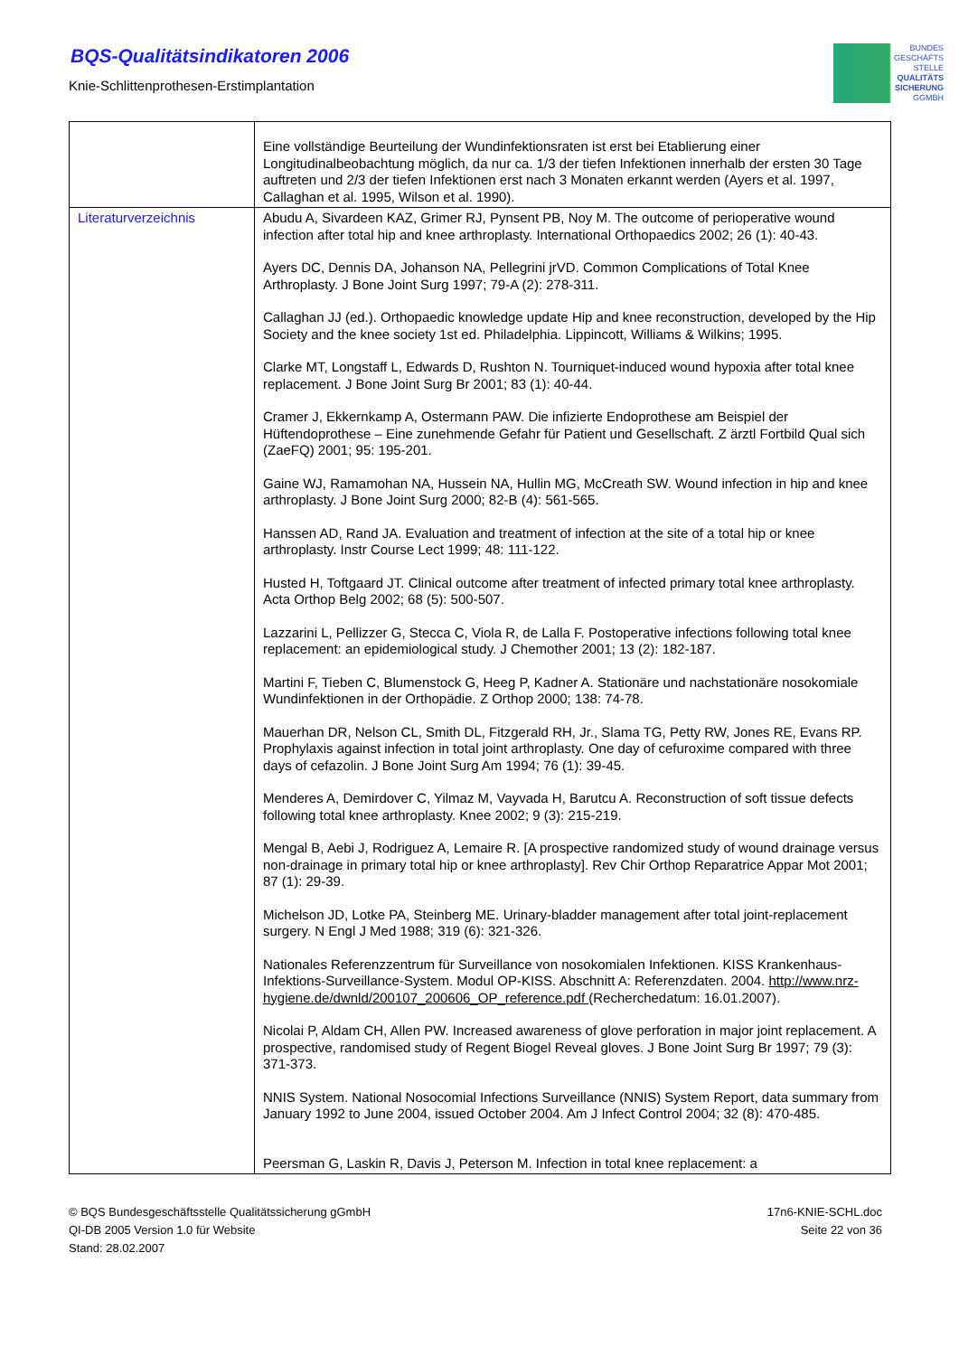BQS-Qualitätsindikatoren 2006
Knie-Schlittenprothesen-Erstimplantation
BUNDES
GESCHÄFTS
STELLE
QUALITÄTS
SICHERUNG
GGMBH
| | Eine vollständige Beurteilung der Wundinfektionsraten ist erst bei Etablierung einer Longitudinalbeobachtung möglich, da nur ca. 1/3 der tiefen Infektionen innerhalb der ersten 30 Tage auftreten und 2/3 der tiefen Infektionen erst nach 3 Monaten erkannt werden (Ayers et al. 1997, Callaghan et al. 1995, Wilson et al. 1990). |
| Literaturverzeichnis | Abudu A, Sivardeen KAZ, Grimer RJ, Pynsent PB, Noy M. The outcome of perioperative wound infection after total hip and knee arthroplasty. International Orthopaedics 2002; 26 (1): 40-43. Ayers DC, Dennis DA, Johanson NA, Pellegrini jrVD. Common Complications of Total Knee Arthroplasty. J Bone Joint Surg 1997; 79-A (2): 278-311. Callaghan JJ (ed.). Orthopaedic knowledge update Hip and knee reconstruction, developed by the Hip Society and the knee society 1st ed. Philadelphia. Lippincott, Williams & Wilkins; 1995. Clarke MT, Longstaff L, Edwards D, Rushton N. Tourniquet-induced wound hypoxia after total knee replacement. J Bone Joint Surg Br 2001; 83 (1): 40-44. Cramer J, Ekkernkamp A, Ostermann PAW. Die infizierte Endoprothese am Beispiel der Hüftendoprothese – Eine zunehmende Gefahr für Patient und Gesellschaft. Z ärztl Fortbild Qual sich (ZaeFQ) 2001; 95: 195-201. Gaine WJ, Ramamohan NA, Hussein NA, Hullin MG, McCreath SW. Wound infection in hip and knee arthroplasty. J Bone Joint Surg 2000; 82-B (4): 561-565. Hanssen AD, Rand JA. Evaluation and treatment of infection at the site of a total hip or knee arthroplasty. Instr Course Lect 1999; 48: 111-122. Husted H, Toftgaard JT. Clinical outcome after treatment of infected primary total knee arthroplasty. Acta Orthop Belg 2002; 68 (5): 500-507. Lazzarini L, Pellizzer G, Stecca C, Viola R, de Lalla F. Postoperative infections following total knee replacement: an epidemiological study. J Chemother 2001; 13 (2): 182-187. Martini F, Tieben C, Blumenstock G, Heeg P, Kadner A. Stationäre und nachstationäre nosokomiale Wundinfektionen in der Orthopädie. Z Orthop 2000; 138: 74-78. Mauerhan DR, Nelson CL, Smith DL, Fitzgerald RH, Jr., Slama TG, Petty RW, Jones RE, Evans RP. Prophylaxis against infection in total joint arthroplasty. One day of cefuroxime compared with three days of cefazolin. J Bone Joint Surg Am 1994; 76 (1): 39-45. Menderes A, Demirdover C, Yilmaz M, Vayvada H, Barutcu A. Reconstruction of soft tissue defects following total knee arthroplasty. Knee 2002; 9 (3): 215-219. Mengal B, Aebi J, Rodriguez A, Lemaire R. [A prospective randomized study of wound drainage versus non-drainage in primary total hip or knee arthroplasty]. Rev Chir Orthop Reparatrice Appar Mot 2001; 87 (1): 29-39. Michelson JD, Lotke PA, Steinberg ME. Urinary-bladder management after total joint-replacement surgery. N Engl J Med 1988; 319 (6): 321-326. Nationales Referenzzentrum für Surveillance von nosokomialen Infektionen. KISS Krankenhaus-Infektions-Surveillance-System. Modul OP-KISS. Abschnitt A: Referenzdaten. 2004. http://www.nrz-hygiene.de/dwnld/200107_200606_OP_reference.pdf (Recherchedatum: 16.01.2007). Nicolai P, Aldam CH, Allen PW. Increased awareness of glove perforation in major joint replacement. A prospective, randomised study of Regent Biogel Reveal gloves. J Bone Joint Surg Br 1997; 79 (3): 371-373. NNIS System. National Nosocomial Infections Surveillance (NNIS) System Report, data summary from January 1992 to June 2004, issued October 2004. Am J Infect Control 2004; 32 (8): 470-485. Peersman G, Laskin R, Davis J, Peterson M. Infection in total knee replacement: a |
© BQS Bundesgeschäftsstelle Qualitätssicherung gGmbH
QI-DB 2005 Version 1.0 für Website
Stand: 28.02.2007
17n6-KNIE-SCHL.doc
Seite 22 von 36